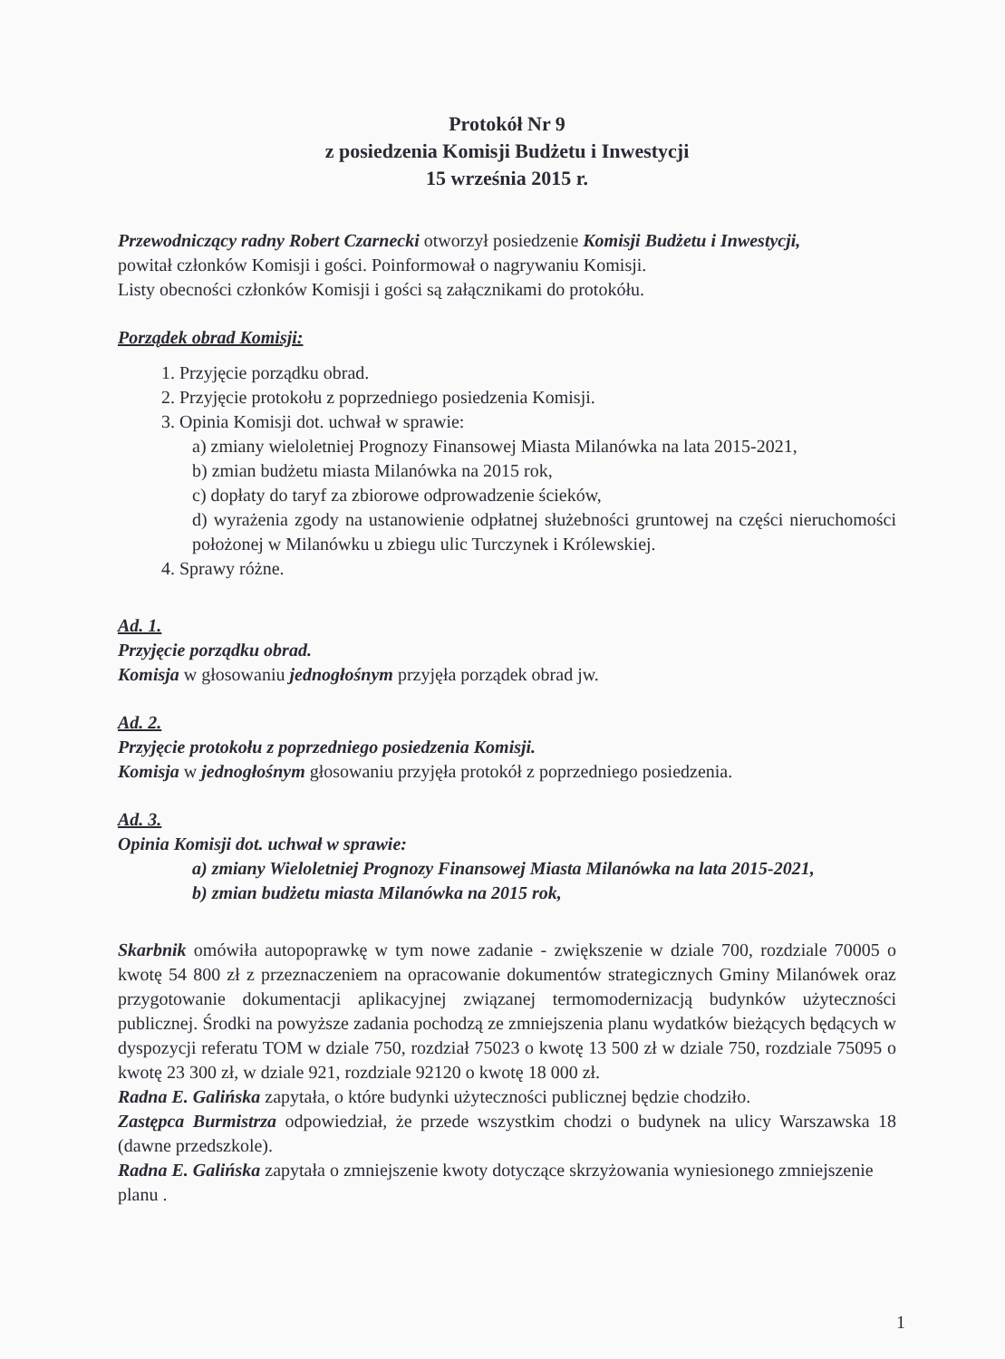Protokół Nr 9
z posiedzenia Komisji Budżetu i Inwestycji
15 września 2015 r.
Przewodniczący radny Robert Czarnecki otworzył posiedzenie Komisji Budżetu i Inwestycji,
powitał członków Komisji i gości. Poinformował o nagrywaniu Komisji.
Listy obecności członków Komisji i gości są załącznikami do protokółu.
Porządek obrad Komisji:
1. Przyjęcie porządku obrad.
2. Przyjęcie protokołu z poprzedniego posiedzenia Komisji.
3. Opinia Komisji dot. uchwał w sprawie:
a) zmiany wieloletniej Prognozy Finansowej Miasta Milanówka na lata 2015-2021,
b) zmian budżetu miasta Milanówka na 2015 rok,
c) dopłaty do taryf za zbiorowe odprowadzenie ścieków,
d) wyrażenia zgody na ustanowienie odpłatnej służebności gruntowej na części nieruchomości położonej w Milanówku u zbiegu ulic Turczynek i Królewskiej.
4. Sprawy różne.
Ad. 1.
Przyjęcie porządku obrad.
Komisja w głosowaniu jednogłośnym przyjęła porządek obrad jw.
Ad. 2.
Przyjęcie protokołu z poprzedniego posiedzenia Komisji.
Komisja w jednogłośnym głosowaniu przyjęła protokół z poprzedniego posiedzenia.
Ad. 3.
Opinia Komisji dot. uchwał w sprawie:
a) zmiany Wieloletniej Prognozy Finansowej Miasta Milanówka na lata 2015-2021,
b) zmian budżetu miasta Milanówka na 2015 rok,
Skarbnik omówiła autopoprawkę w tym nowe zadanie - zwiększenie w dziale 700, rozdziale 70005 o kwotę 54 800 zł z przeznaczeniem na opracowanie dokumentów strategicznych Gminy Milanówek oraz przygotowanie dokumentacji aplikacyjnej związanej termomodernizacją budynków użyteczności publicznej. Środki na powyższe zadania pochodzą ze zmniejszenia planu wydatków bieżących będących w dyspozycji referatu TOM w dziale 750, rozdział 75023 o kwotę 13 500 zł w dziale 750, rozdziale 75095 o kwotę 23 300 zł, w dziale 921, rozdziale 92120 o kwotę 18 000 zł.
Radna E. Galińska zapytała, o które budynki użyteczności publicznej będzie chodziło.
Zastępca Burmistrza odpowiedział, że przede wszystkim chodzi o budynek na ulicy Warszawska 18 (dawne przedszkole).
Radna E. Galińska zapytała o zmniejszenie kwoty dotyczące skrzyżowania wyniesionego zmniejszenie planu .
1